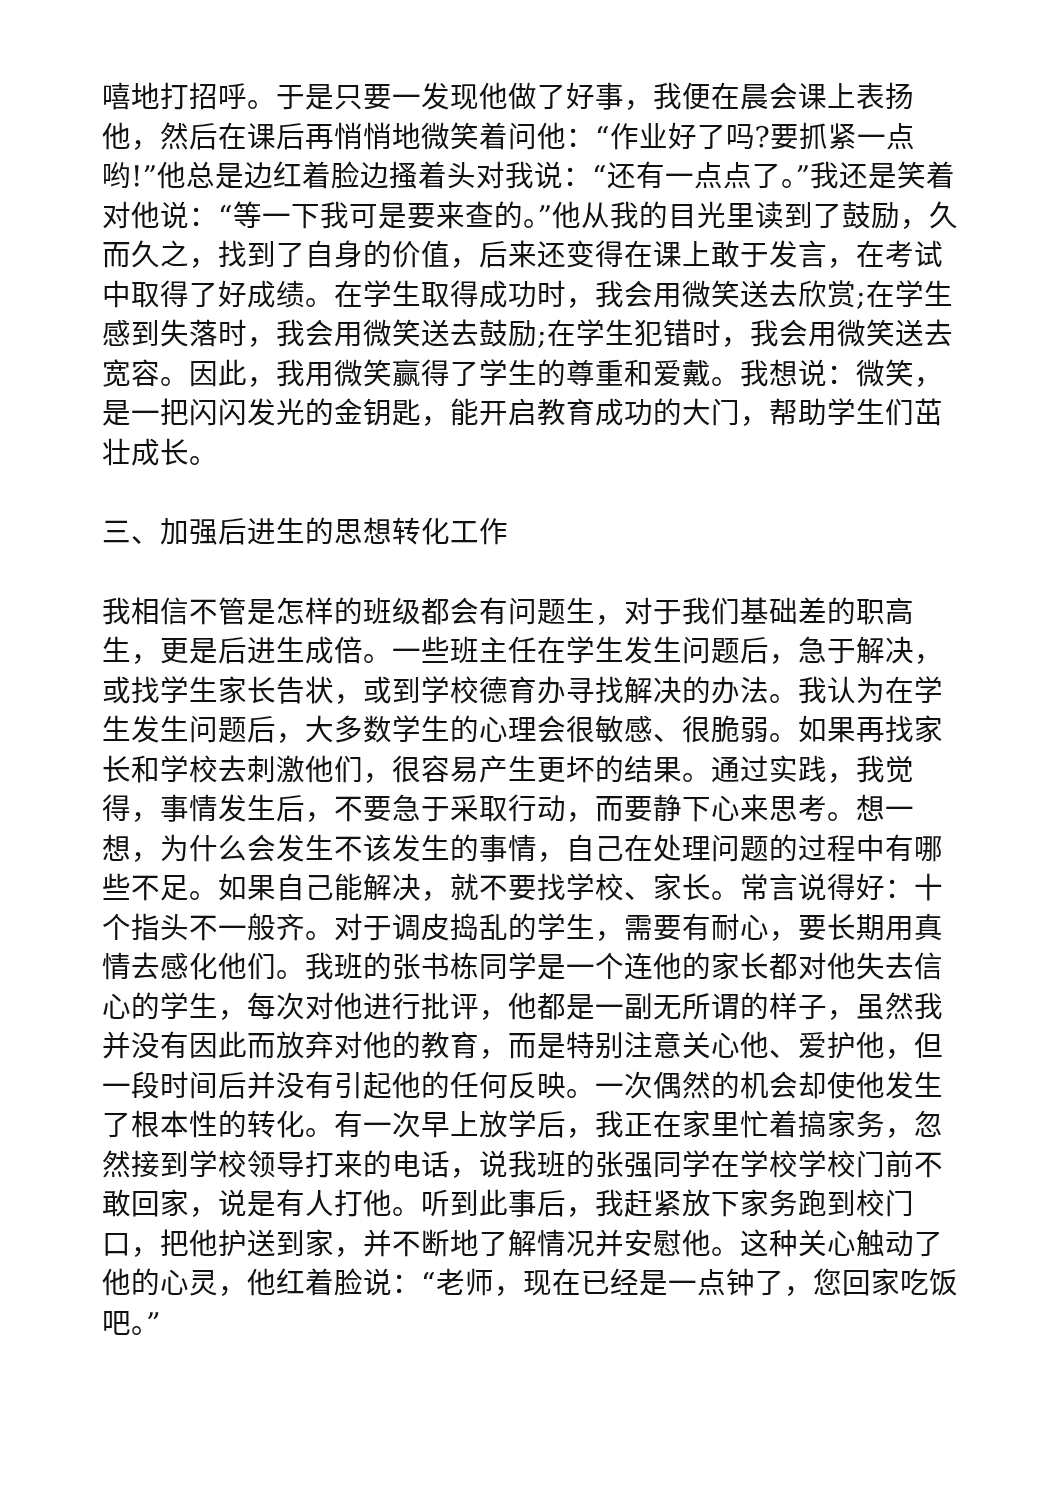嘻地打招呼。于是只要一发现他做了好事，我便在晨会课上表扬他，然后在课后再悄悄地微笑着问他：“作业好了吗?要抓紧一点哟!”他总是边红着脸边搔着头对我说：“还有一点点了。”我还是笑着对他说：“等一下我可是要来查的。”他从我的目光里读到了鼓励，久而久之，找到了自身的价值，后来还变得在课上敢于发言，在考试中取得了好成绩。在学生取得成功时，我会用微笑送去欣赏;在学生感到失落时，我会用微笑送去鼓励;在学生犯错时，我会用微笑送去宽容。因此，我用微笑赢得了学生的尊重和爱戴。我想说：微笑，是一把闪闪发光的金钥匙，能开启教育成功的大门，帮助学生们茁壮成长。
三、加强后进生的思想转化工作
我相信不管是怎样的班级都会有问题生，对于我们基础差的职高生，更是后进生成倍。一些班主任在学生发生问题后，急于解决，或找学生家长告状，或到学校德育办寻找解决的办法。我认为在学生发生问题后，大多数学生的心理会很敏感、很脆弱。如果再找家长和学校去刺激他们，很容易产生更坏的结果。通过实践，我觉得，事情发生后，不要急于采取行动，而要静下心来思考。想一想，为什么会发生不该发生的事情，自己在处理问题的过程中有哪些不足。如果自己能解决，就不要找学校、家长。常言说得好：十个指头不一般齐。对于调皮捣乱的学生，需要有耐心，要长期用真情去感化他们。我班的张书栋同学是一个连他的家长都对他失去信心的学生，每次对他进行批评，他都是一副无所谓的样子，虽然我并没有因此而放弃对他的教育，而是特别注意关心他、爱护他，但一段时间后并没有引起他的任何反映。一次偶然的机会却使他发生了根本性的转化。有一次早上放学后，我正在家里忙着搞家务，忽然接到学校领导打来的电话，说我班的张强同学在学校学校门前不敢回家，说是有人打他。听到此事后，我赶紧放下家务跑到校门口，把他护送到家，并不断地了解情况并安慰他。这种关心触动了他的心灵，他红着脸说：“老师，现在已经是一点钟了，您回家吃饭吧。”